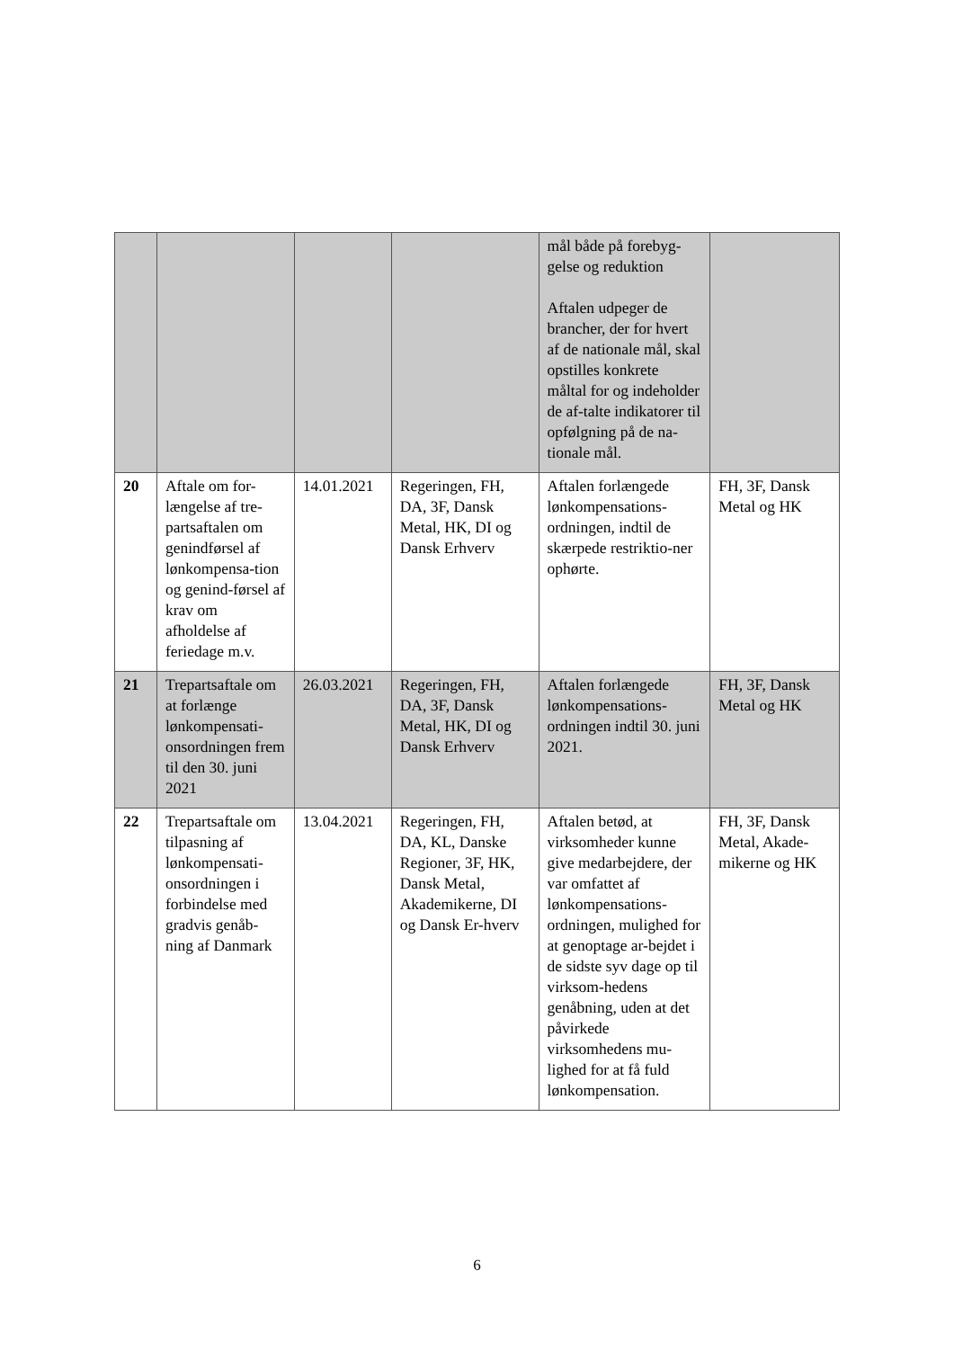| | | | | mål både på forebyg- gelse og reduktion Aftalen udpeger de brancher, der for hvert af de nationale mål, skal opstilles konkrete måltal for og indeholder de af-talte indikatorer til opfølgning på de na-tionale mål. | |
| 20 | Aftale om for-længelse af tre-partsaftalen om genindførsel af lønkompensa-tion og genind-førsel af krav om afholdelse af feriedage m.v. | 14.01.2021 | Regeringen, FH, DA, 3F, Dansk Metal, HK, DI og Dansk Erhverv | Aftalen forlængede lønkompensations-ordningen, indtil de skærpede restriktio-ner ophørte. | FH, 3F, Dansk Metal og HK |
| 21 | Trepartsaftale om at forlænge lønkompensati-onsordningen frem til den 30. juni 2021 | 26.03.2021 | Regeringen, FH, DA, 3F, Dansk Metal, HK, DI og Dansk Erhverv | Aftalen forlængede lønkompensations-ordningen indtil 30. juni 2021. | FH, 3F, Dansk Metal og HK |
| 22 | Trepartsaftale om tilpasning af lønkompensati-onsordningen i forbindelse med gradvis genåb-ning af Danmark | 13.04.2021 | Regeringen, FH, DA, KL, Danske Regioner, 3F, HK, Dansk Metal, Akademikerne, DI og Dansk Er-hverv | Aftalen betød, at virksomheder kunne give medarbejdere, der var omfattet af lønkompensations-ordningen, mulighed for at genoptage ar-bejdet i de sidste syv dage op til virksom-hedens genåbning, uden at det påvirkede virksomhedens mu-lighed for at få fuld lønkompensation. | FH, 3F, Dansk Metal, Akade-mikerne og HK |
6